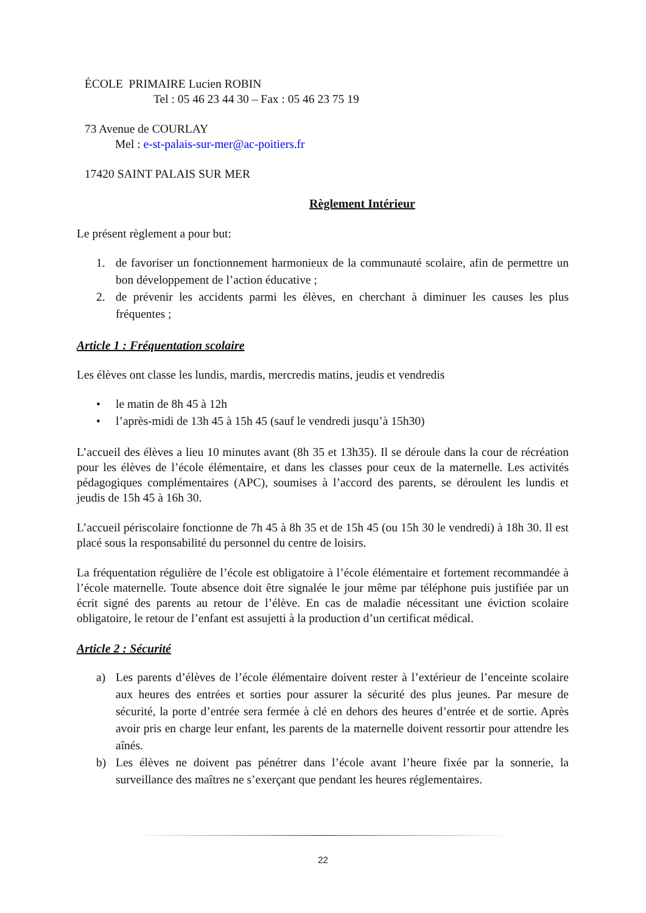ÉCOLE PRIMAIRE Lucien ROBIN
Tel : 05 46 23 44 30 – Fax : 05 46 23 75 19
73 Avenue de COURLAY
Mel : e-st-palais-sur-mer@ac-poitiers.fr
17420 SAINT PALAIS SUR MER
Règlement Intérieur
Le présent règlement a pour but:
1. de favoriser un fonctionnement harmonieux de la communauté scolaire, afin de permettre un bon développement de l’action éducative ;
2. de prévenir les accidents parmi les élèves, en cherchant à diminuer les causes les plus fréquentes ;
Article 1 : Fréquentation scolaire
Les élèves ont classe les lundis, mardis, mercredis matins, jeudis et vendredis
• le matin de 8h 45 à 12h
• l’après-midi de 13h 45 à 15h 45 (sauf le vendredi jusqu’à 15h30)
L’accueil des élèves a lieu 10 minutes avant (8h 35 et 13h35). Il se déroule dans la cour de récréation pour les élèves de l’école élémentaire, et dans les classes pour ceux de la maternelle. Les activités pédagogiques complémentaires (APC), soumises à l’accord des parents, se déroulent les lundis et jeudis de 15h 45 à 16h 30.
L’accueil périscolaire fonctionne de 7h 45 à 8h 35 et de 15h 45 (ou 15h 30 le vendredi) à 18h 30. Il est placé sous la responsabilité du personnel du centre de loisirs.
La fréquentation régulière de l’école est obligatoire à l’école élémentaire et fortement recommandée à l’école maternelle. Toute absence doit être signalée le jour même par téléphone puis justifiée par un écrit signé des parents au retour de l’élève. En cas de maladie nécessitant une éviction scolaire obligatoire, le retour de l’enfant est assujetti à la production d’un certificat médical.
Article 2 : Sécurité
a) Les parents d’élèves de l’école élémentaire doivent rester à l’extérieur de l’enceinte scolaire aux heures des entrées et sorties pour assurer la sécurité des plus jeunes. Par mesure de sécurité, la porte d’entrée sera fermée à clé en dehors des heures d’entrée et de sortie. Après avoir pris en charge leur enfant, les parents de la maternelle doivent ressortir pour attendre les aînés.
b) Les élèves ne doivent pas pénétrer dans l’école avant l’heure fixée par la sonnerie, la surveillance des maîtres ne s’exerçant que pendant les heures réglementaires.
22